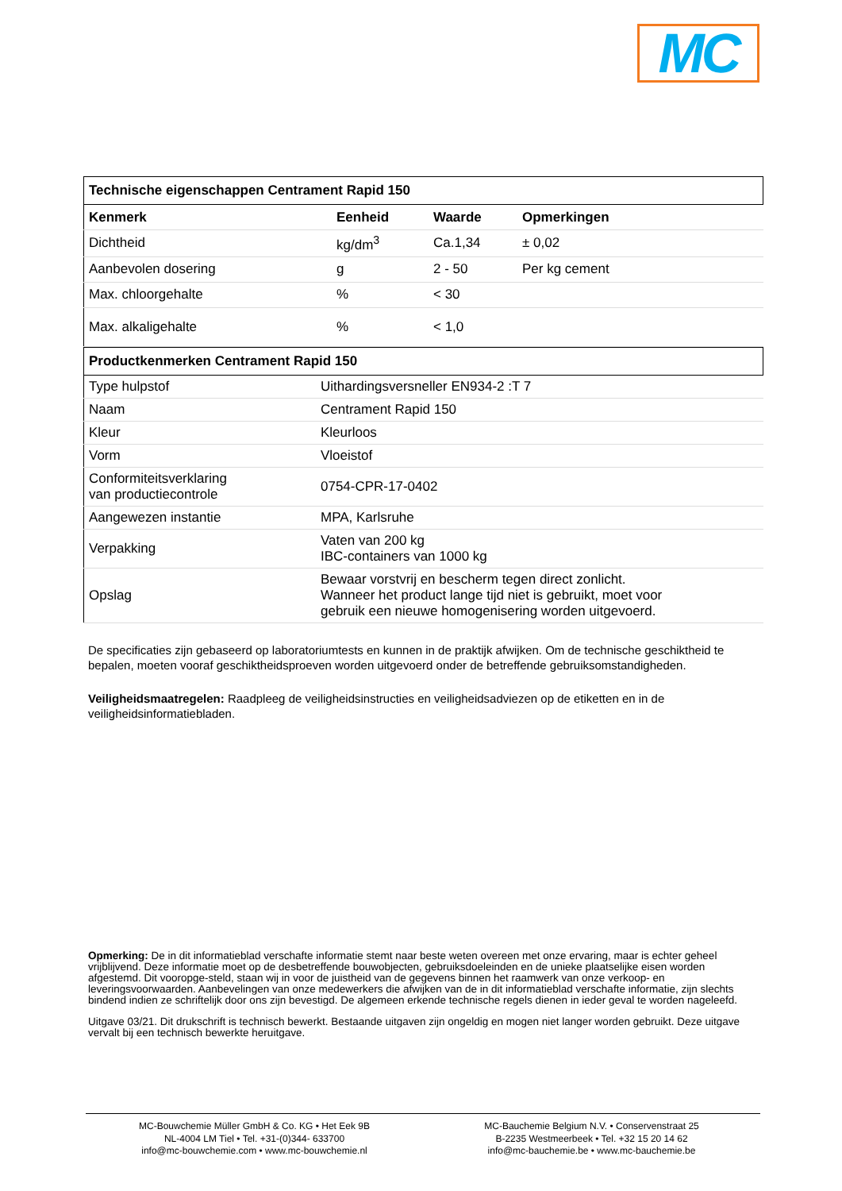MC
| Technische eigenschappen Centrament Rapid 150 |
| Kenmerk | Eenheid | Waarde | Opmerkingen |
| --- | --- | --- | --- |
| Dichtheid | kg/dm<sup>3</sup> | Ca.1,34 | ± 0,02 |
| Aanbevolen dosering | g | 2 - 50 | Per kg cement |
| Max. chloorgehalte | % | < 30 | |
| Max. alkaligehalte | % | < 1,0 | |
| Productkenmerken Centrament Rapid 150 |
| Type hulpstof | Uithardingsversneller EN934-2 :T 7 |
| Naam | Centrament Rapid 150 |
| Kleur | Kleurloos |
| Vorm | Vloeistof |
| Conformiteitsverklaring van productiecontrole | 0754-CPR-17-0402 |
| Aangewezen instantie | MPA, Karlsruhe |
| Verpakking | Vaten van 200 kg IBC-containers van 1000 kg |
| Opslag | Bewaar vorstvrij en bescherm tegen direct zonlicht. Wanneer het product lange tijd niet is gebruikt, moet voor gebruik een nieuwe homogenisering worden uitgevoerd. |
De specificaties zijn gebaseerd op laboratoriumtests en kunnen in de praktijk afwijken. Om de technische geschiktheid te bepalen, moeten vooraf geschiktheidsproeven worden uitgevoerd onder de betreffende gebruiksomstandigheden.
Veiligheidsmaatregelen: Raadpleeg de veiligheidsinstructies en veiligheidsadviezen op de etiketten en in de veiligheidsinformatiebladen.
Opmerking: De in dit informatieblad verschafte informatie stemt naar beste weten overeen met onze ervaring, maar is echter geheel vrijblijvend. Deze informatie moet op de desbetreffende bouwobjecten, gebruiksdoeleinden en de unieke plaatselijke eisen worden afgestemd. Dit vooropge-steld, staan wij in voor de juistheid van de gegevens binnen het raamwerk van onze verkoop- en leveringsvoorwaarden. Aanbevelingen van onze medewerkers die afwijken van de in dit informatieblad verschafte informatie, zijn slechts bindend indien ze schriftelijk door ons zijn bevestigd. De algemeen erkende technische regels dienen in ieder geval te worden nageleefd.
Uitgave 03/21. Dit drukschrift is technisch bewerkt. Bestaande uitgaven zijn ongeldig en mogen niet langer worden gebruikt. Deze uitgave vervalt bij een technisch bewerkte heruitgave.
MC-Bouwchemie Müller GmbH & Co. KG • Het Eek 9B
NL-4004 LM Tiel • Tel. +31-(0)344- 633700
info@mc-bouwchemie.com • www.mc-bouwchemie.nl
MC-Bauchemie Belgium N.V. • Conservenstraat 25
B-2235 Westmeerbeek • Tel. +32 15 20 14 62
info@mc-bauchemie.be • www.mc-bauchemie.be